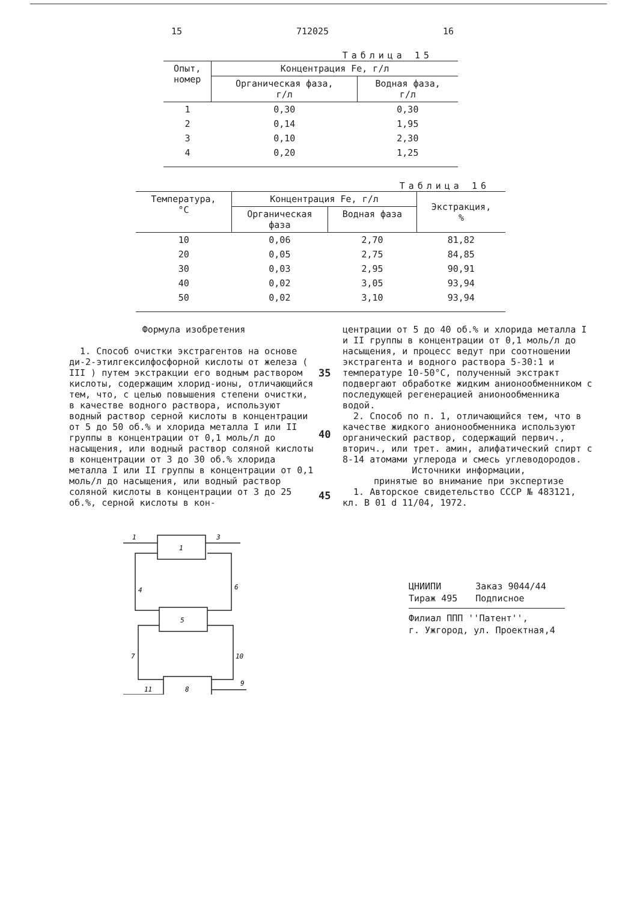15 712025 16
Таблица 15
| Опыт, номер | Концентрация Fe, г/л | |
| --- | --- | --- |
| | Органическая фаза, г/л | Водная фаза, г/л |
| 1 | 0,30 | 0,30 |
| 2 | 0,14 | 1,95 |
| 3 | 0,10 | 2,30 |
| 4 | 0,20 | 1,25 |
Таблица 16
| Температура, °C | Концентрация Fe, г/л | | Экстракция, % |
| --- | --- | --- | --- |
| | Органическая фаза | Водная фаза | |
| 10 | 0,06 | 2,70 | 81,82 |
| 20 | 0,05 | 2,75 | 84,85 |
| 30 | 0,03 | 2,95 | 90,91 |
| 40 | 0,02 | 3,05 | 93,94 |
| 50 | 0,02 | 3,10 | 93,94 |
Формула изобретения
1. Способ очистки экстрагентов на основе ди-2-этилгексилфосфорной кислоты от железа ( III ) путем экстракции его водным раствором кислоты, содержащим хлорид-ионы, отличающийся тем, что, с целью повышения степени очистки, в качестве водного раствора, используют водный раствор серной кислоты в концентрации от 5 до 50 об.% и хлорида металла I или II группы в концентрации от 0,1 моль/л до насыщения, или водный раствор соляной кислоты в концентрации от 3 до 30 об.% хлорида металла I или II группы в концентрации от 0,1 моль/л до насыщения, или водный раствор соляной кислоты в концентрации от 3 до 25 об.%, серной кислоты в кон-
35
40
45
центрации от 5 до 40 об.% и хлорида металла I и II группы в концентрации от 0,1 моль/л до насыщения, и процесс ведут при соотношении экстрагента и водного раствора 5-30:1 и температуре 10-50°C, полученный экстракт подвергают обработке жидким анионообменником с последующей регенерацией анионообменника водой.
2. Способ по п. 1, отличающийся тем, что в качестве жидкого анионообменника используют органический раствор, содержащий первич., вторич., или трет. амин, алифатический спирт с 8-14 атомами углерода и смесь углеводородов.
Источники информации,
принятые во внимание при экспертизе
1. Авторское свидетельство СССР № 483121, кл. B 01 d 11/04, 1972.
1
5
8
1
3
4
6
7
10
11
9
ЦНИИПИ
Тираж 495 Заказ 9044/44
Подписное
Филиал ППП ''Патент'',
г. Ужгород, ул. Проектная,4